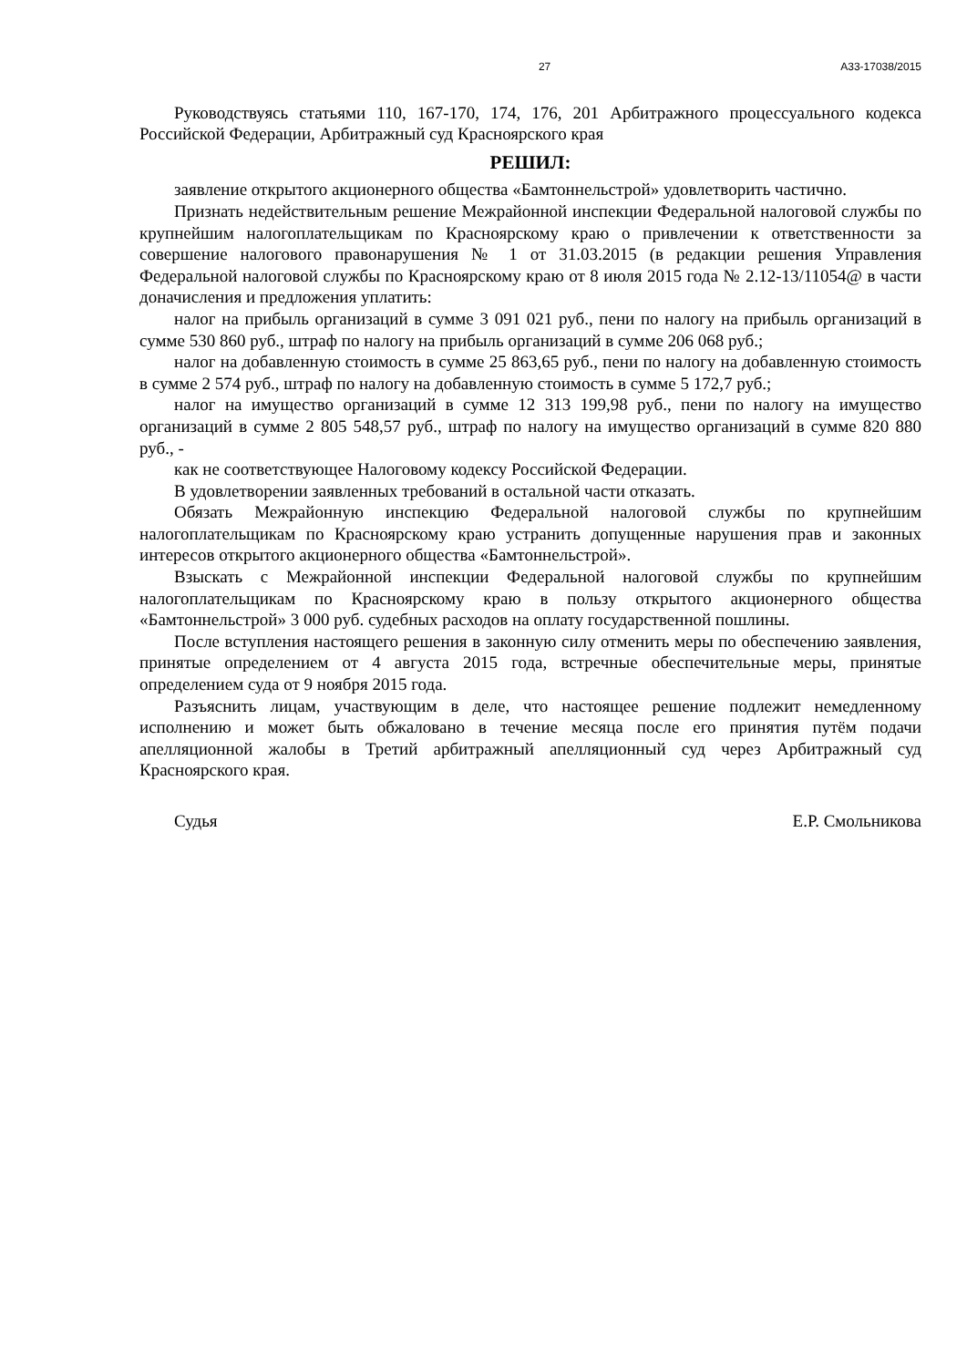27 А33-17038/2015
Руководствуясь статьями 110, 167-170, 174, 176, 201 Арбитражного процессуального кодекса Российской Федерации, Арбитражный суд Красноярского края
РЕШИЛ:
заявление открытого акционерного общества «Бамтоннельстрой» удовлетворить частично.
Признать недействительным решение Межрайонной инспекции Федеральной налоговой службы по крупнейшим налогоплательщикам по Красноярскому краю о привлечении к ответственности за совершение налогового правонарушения № 1 от 31.03.2015 (в редакции решения Управления Федеральной налоговой службы по Красноярскому краю от 8 июля 2015 года № 2.12-13/11054@ в части доначисления и предложения уплатить:
налог на прибыль организаций в сумме 3 091 021 руб., пени по налогу на прибыль организаций в сумме 530 860 руб., штраф по налогу на прибыль организаций в сумме 206 068 руб.;
налог на добавленную стоимость в сумме 25 863,65 руб., пени по налогу на добавленную стоимость в сумме 2 574 руб., штраф по налогу на добавленную стоимость в сумме 5 172,7 руб.;
налог на имущество организаций в сумме 12 313 199,98 руб., пени по налогу на имущество организаций в сумме 2 805 548,57 руб., штраф по налогу на имущество организаций в сумме 820 880 руб., -
как не соответствующее Налоговому кодексу Российской Федерации.
В удовлетворении заявленных требований в остальной части отказать.
Обязать Межрайонную инспекцию Федеральной налоговой службы по крупнейшим налогоплательщикам по Красноярскому краю устранить допущенные нарушения прав и законных интересов открытого акционерного общества «Бамтоннельстрой».
Взыскать с Межрайонной инспекции Федеральной налоговой службы по крупнейшим налогоплательщикам по Красноярскому краю в пользу открытого акционерного общества «Бамтоннельстрой» 3 000 руб. судебных расходов на оплату государственной пошлины.
После вступления настоящего решения в законную силу отменить меры по обеспечению заявления, принятые определением от 4 августа 2015 года, встречные обеспечительные меры, принятые определением суда от 9 ноября 2015 года.
Разъяснить лицам, участвующим в деле, что настоящее решение подлежит немедленному исполнению и может быть обжаловано в течение месяца после его принятия путём подачи апелляционной жалобы в Третий арбитражный апелляционный суд через Арбитражный суд Красноярского края.
Судья Е.Р. Смольникова